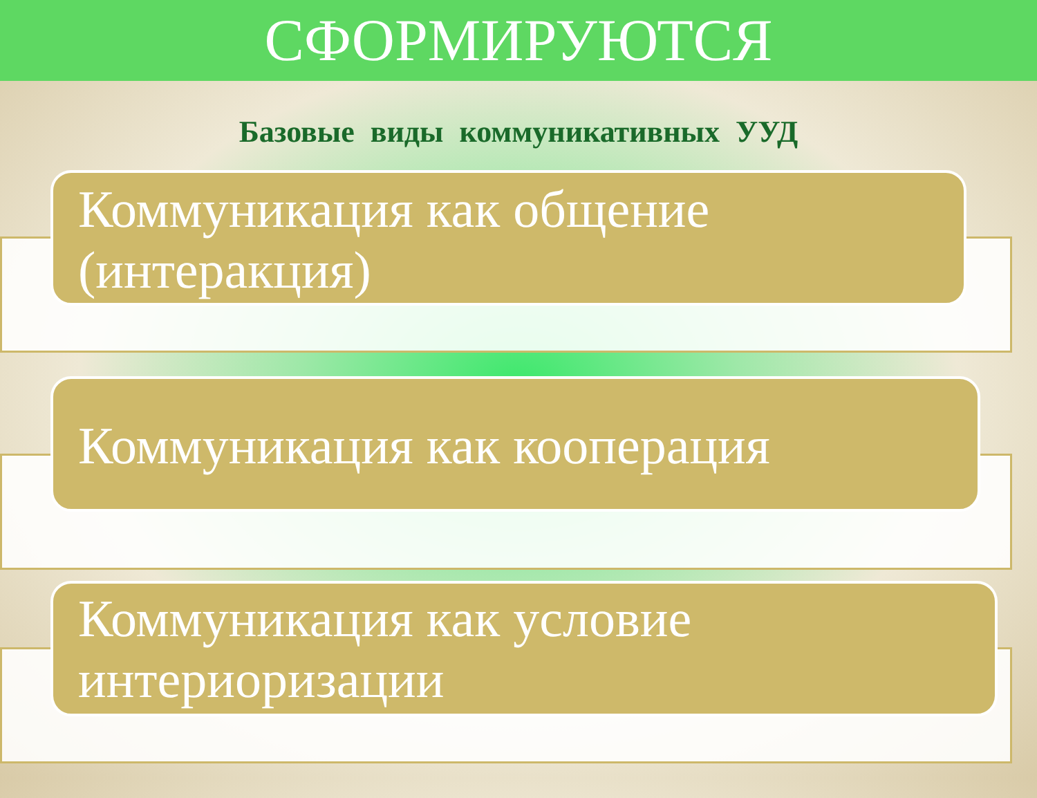СФОРМИРУЮТСЯ
Базовые виды коммуникативных УУД
Коммуникация как общение (интеракция)
Коммуникация как кооперация
Коммуникация как условие интериоризации